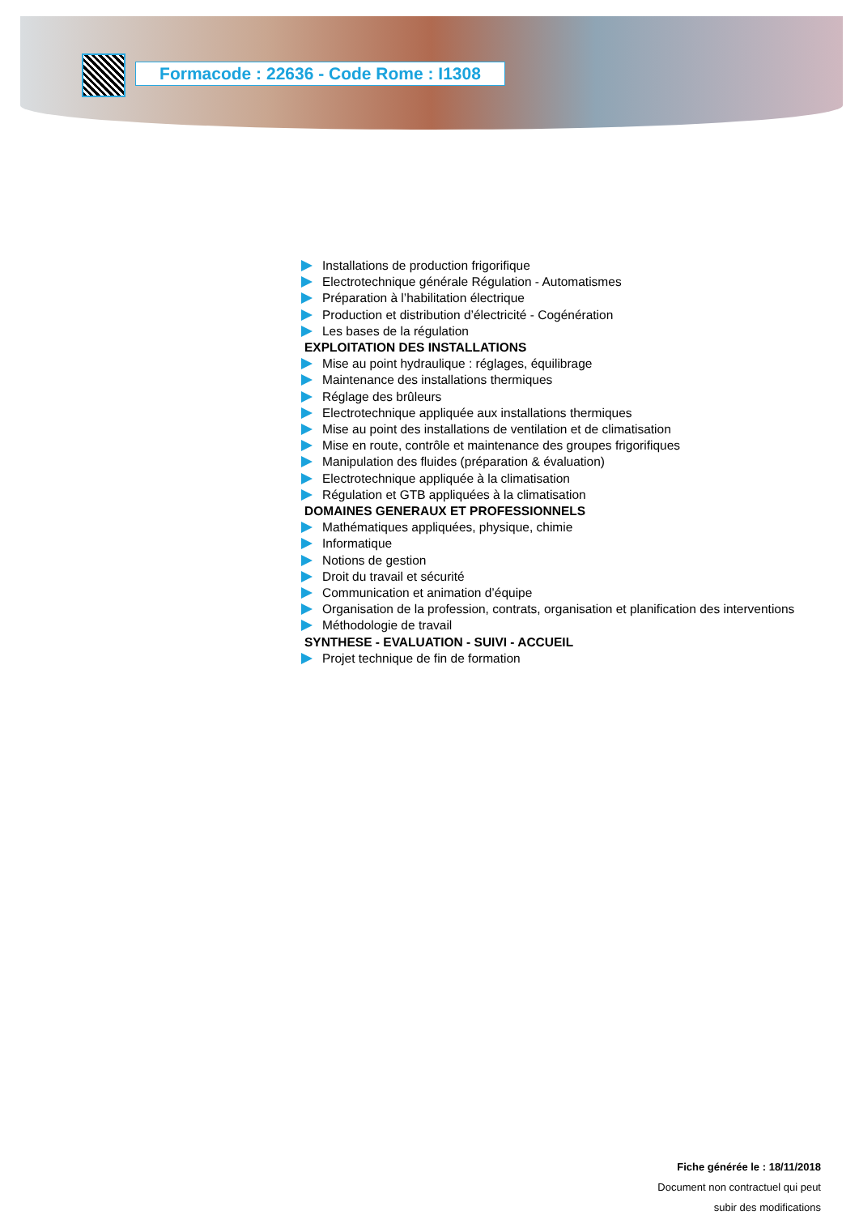Formacode : 22636 - Code Rome : I1308
Installations de production frigorifique
Electrotechnique générale Régulation - Automatismes
Préparation à l’habilitation électrique
Production et distribution d’électricité - Cogénération
Les bases de la régulation
EXPLOITATION DES INSTALLATIONS
Mise au point hydraulique : réglages, équilibrage
Maintenance des installations thermiques
Réglage des brûleurs
Electrotechnique appliquée aux installations thermiques
Mise au point des installations de ventilation et de climatisation
Mise en route, contrôle et maintenance des groupes frigorifiques
Manipulation des fluides (préparation & évaluation)
Electrotechnique appliquée à la climatisation
Régulation et GTB appliquées à la climatisation
DOMAINES GENERAUX ET PROFESSIONNELS
Mathématiques appliquées, physique, chimie
Informatique
Notions de gestion
Droit du travail et sécurité
Communication et animation d’équipe
Organisation de la profession, contrats, organisation et planification des interventions
Méthodologie de travail
SYNTHESE - EVALUATION - SUIVI - ACCUEIL
Projet technique de fin de formation
Fiche générée le : 18/11/2018
Document non contractuel qui peut
subir des modifications